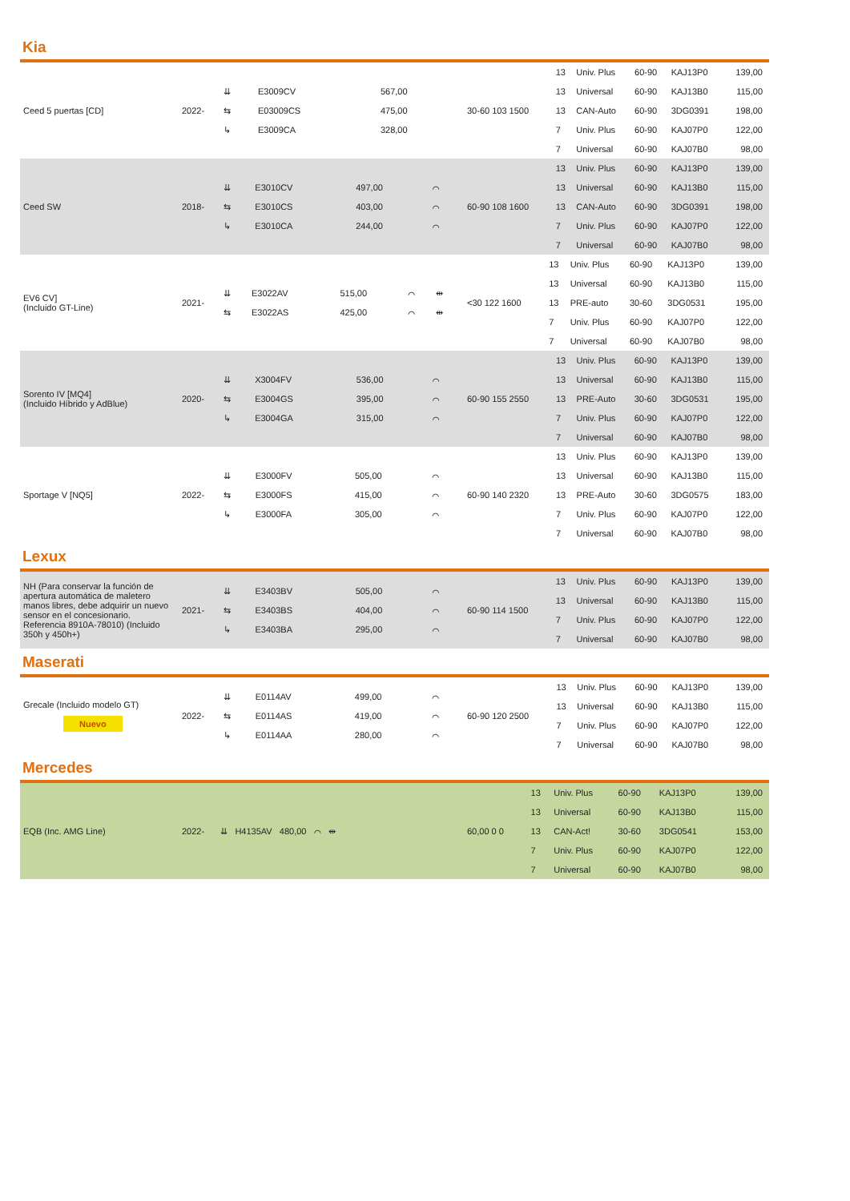Kia
| Ceed 5 puertas [CD] | 2022- | / ⇊ / E3009CV / 567,00 / / ⇆ / E03009CS / 475,00 / / ↳ / E3009CA / 328,00 / | 30-60 103 1500 | / 13 / Univ. Plus / 60-90 / KAJ13P0 / 139,00 / / 13 / Universal / 60-90 / KAJ13B0 / 115,00 / / 13 / CAN-Auto / 60-90 / 3DG0391 / 198,00 / / 7 / Univ. Plus / 60-90 / KAJ07P0 / 122,00 / / 7 / Universal / 60-90 / KAJ07B0 / 98,00 / |
| Ceed SW | 2018- | / ⇊ / E3010CV / 497,00 / ⌒ / / ⇆ / E3010CS / 403,00 / ⌒ / / ↳ / E3010CA / 244,00 / ⌒ / | 60-90 108 1600 | / 13 / Univ. Plus / 60-90 / KAJ13P0 / 139,00 / / 13 / Universal / 60-90 / KAJ13B0 / 115,00 / / 13 / CAN-Auto / 60-90 / 3DG0391 / 198,00 / / 7 / Univ. Plus / 60-90 / KAJ07P0 / 122,00 / / 7 / Universal / 60-90 / KAJ07B0 / 98,00 / |
| EV6 CV] (Incluido GT-Line) | 2021- | / ⇊ / E3022AV / 515,00 / ⌒ / ⇹ / / ⇆ / E3022AS / 425,00 / ⌒ / ⇹ / | <30 122 1600 | / 13 / Univ. Plus / 60-90 / KAJ13P0 / 139,00 / / 13 / Universal / 60-90 / KAJ13B0 / 115,00 / / 13 / PRE-auto / 30-60 / 3DG0531 / 195,00 / / 7 / Univ. Plus / 60-90 / KAJ07P0 / 122,00 / / 7 / Universal / 60-90 / KAJ07B0 / 98,00 / |
| Sorento IV [MQ4] (Incluido Híbrido y AdBlue) | 2020- | / ⇊ / X3004FV / 536,00 / ⌒ / / ⇆ / E3004GS / 395,00 / ⌒ / / ↳ / E3004GA / 315,00 / ⌒ / | 60-90 155 2550 | / 13 / Univ. Plus / 60-90 / KAJ13P0 / 139,00 / / 13 / Universal / 60-90 / KAJ13B0 / 115,00 / / 13 / PRE-Auto / 30-60 / 3DG0531 / 195,00 / / 7 / Univ. Plus / 60-90 / KAJ07P0 / 122,00 / / 7 / Universal / 60-90 / KAJ07B0 / 98,00 / |
| Sportage V [NQ5] | 2022- | / ⇊ / E3000FV / 505,00 / ⌒ / / ⇆ / E3000FS / 415,00 / ⌒ / / ↳ / E3000FA / 305,00 / ⌒ / | 60-90 140 2320 | / 13 / Univ. Plus / 60-90 / KAJ13P0 / 139,00 / / 13 / Universal / 60-90 / KAJ13B0 / 115,00 / / 13 / PRE-Auto / 30-60 / 3DG0575 / 183,00 / / 7 / Univ. Plus / 60-90 / KAJ07P0 / 122,00 / / 7 / Universal / 60-90 / KAJ07B0 / 98,00 / |
Lexux
| NH (Para conservar la función de apertura automática de maletero manos libres, debe adquirir un nuevo sensor en el concesionario. Referencia 8910A-78010) (Incluido 350h y 450h+) | 2021- | / ⇊ / E3403BV / 505,00 / ⌒ / / ⇆ / E3403BS / 404,00 / ⌒ / / ↳ / E3403BA / 295,00 / ⌒ / | 60-90 114 1500 | / 13 / Univ. Plus / 60-90 / KAJ13P0 / 139,00 / / 13 / Universal / 60-90 / KAJ13B0 / 115,00 / / 7 / Univ. Plus / 60-90 / KAJ07P0 / 122,00 / / 7 / Universal / 60-90 / KAJ07B0 / 98,00 / |
Maserati
| Grecale (Incluido modelo GT) Nuevo | 2022- | / ⇊ / E0114AV / 499,00 / ⌒ / / ⇆ / E0114AS / 419,00 / ⌒ / / ↳ / E0114AA / 280,00 / ⌒ / | 60-90 120 2500 | / 13 / Univ. Plus / 60-90 / KAJ13P0 / 139,00 / / 13 / Universal / 60-90 / KAJ13B0 / 115,00 / / 7 / Univ. Plus / 60-90 / KAJ07P0 / 122,00 / / 7 / Universal / 60-90 / KAJ07B0 / 98,00 / |
Mercedes
| EQB (Inc. AMG Line) | 2022- | ⇊ H4135AV 480,00 ⌒ ⇹ | 60,00 0 0 | / 13 / Univ. Plus / 60-90 / KAJ13P0 / 139,00 / / 13 / Universal / 60-90 / KAJ13B0 / 115,00 / / 13 / CAN-Act! / 30-60 / 3DG0541 / 153,00 / / 7 / Univ. Plus / 60-90 / KAJ07P0 / 122,00 / / 7 / Universal / 60-90 / KAJ07B0 / 98,00 / |